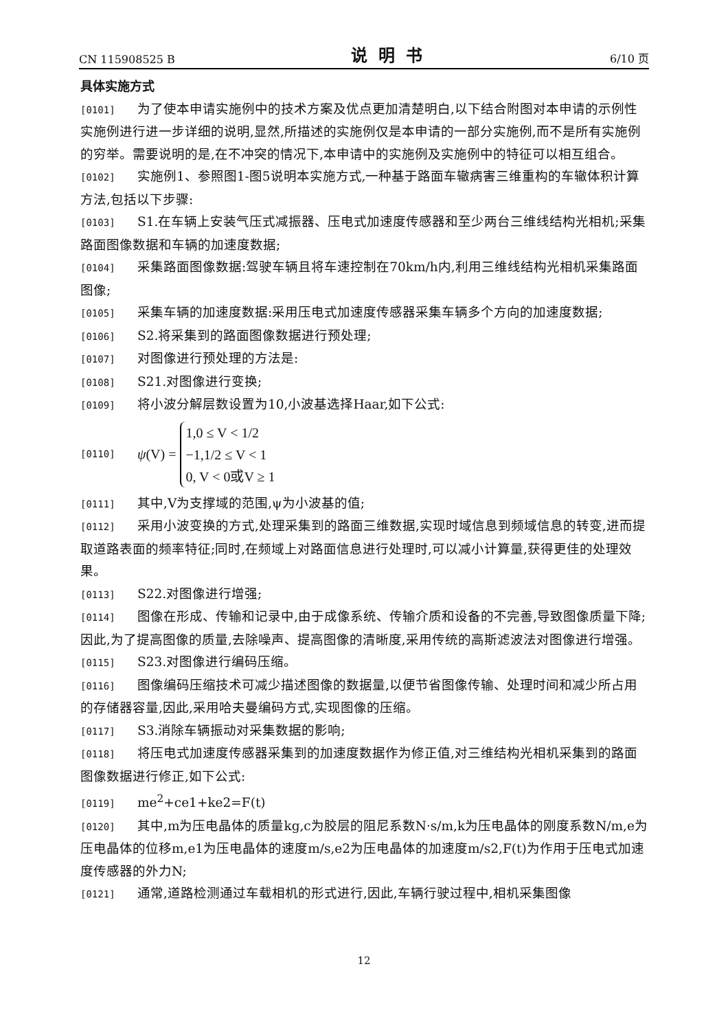CN 115908525 B 说明书 6/10 页
具体实施方式
[0101] 为了使本申请实施例中的技术方案及优点更加清楚明白,以下结合附图对本申请的示例性实施例进行进一步详细的说明,显然,所描述的实施例仅是本申请的一部分实施例,而不是所有实施例的穷举。需要说明的是,在不冲突的情况下,本申请中的实施例及实施例中的特征可以相互组合。
[0102] 实施例1、参照图1-图5说明本实施方式,一种基于路面车辙病害三维重构的车辙体积计算方法,包括以下步骤:
[0103] S1.在车辆上安装气压式减振器、压电式加速度传感器和至少两台三维线结构光相机;采集路面图像数据和车辆的加速度数据;
[0104] 采集路面图像数据:驾驶车辆且将车速控制在70km/h内,利用三维线结构光相机采集路面图像;
[0105] 采集车辆的加速度数据:采用压电式加速度传感器采集车辆多个方向的加速度数据;
[0106] S2.将采集到的路面图像数据进行预处理;
[0107] 对图像进行预处理的方法是:
[0108] S21.对图像进行变换;
[0109] 将小波分解层数设置为10,小波基选择Haar,如下公式:
[0110] ψ (V) = 1,0 ≤ V < 1/2
−1,1/2 ≤ V < 1
0, V < 0或V ≥ 1
[0111] 其中,V为支撑域的范围,ψ为小波基的值;
[0112] 采用小波变换的方式,处理采集到的路面三维数据,实现时域信息到频域信息的转变,进而提取道路表面的频率特征;同时,在频域上对路面信息进行处理时,可以减小计算量,获得更佳的处理效果。
[0113] S22.对图像进行增强;
[0114] 图像在形成、传输和记录中,由于成像系统、传输介质和设备的不完善,导致图像质量下降;因此,为了提高图像的质量,去除噪声、提高图像的清晰度,采用传统的高斯滤波法对图像进行增强。
[0115] S23.对图像进行编码压缩。
[0116] 图像编码压缩技术可减少描述图像的数据量,以便节省图像传输、处理时间和减少所占用的存储器容量,因此,采用哈夫曼编码方式,实现图像的压缩。
[0117] S3.消除车辆振动对采集数据的影响;
[0118] 将压电式加速度传感器采集到的加速度数据作为修正值,对三维结构光相机采集到的路面图像数据进行修正,如下公式:
[0119] me<sup>2</sup>+ce1+ke2=F(t)
[0120] 其中,m为压电晶体的质量kg,c为胶层的阻尼系数N·s/m,k为压电晶体的刚度系数N/m,e为压电晶体的位移m,e1为压电晶体的速度m/s,e2为压电晶体的加速度m/s2,F(t)为作用于压电式加速度传感器的外力N;
[0121] 通常,道路检测通过车载相机的形式进行,因此,车辆行驶过程中,相机采集图像
12